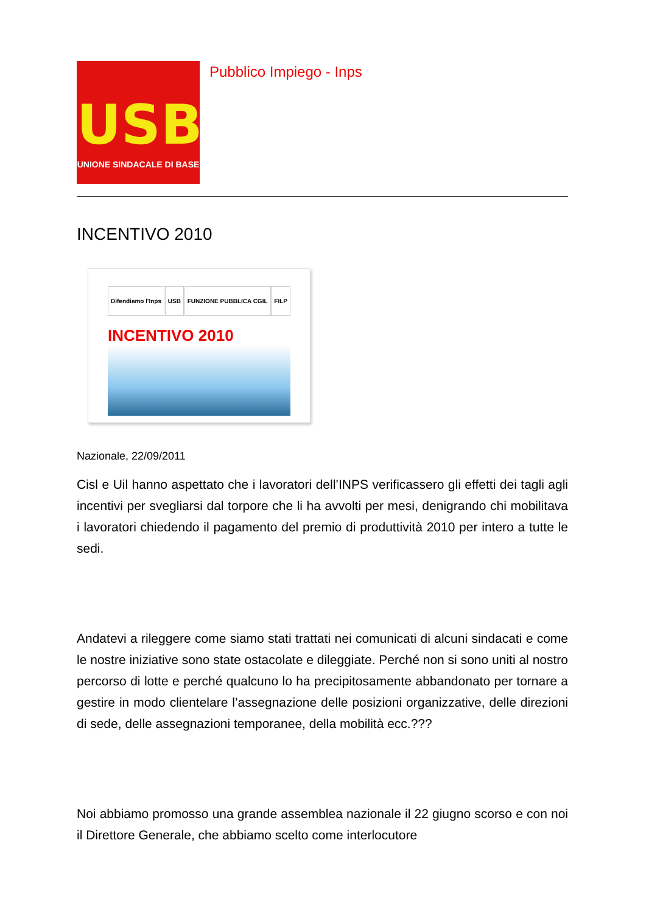USB
UNIONE SINDACALE DI BASE
Pubblico Impiego - Inps
INCENTIVO 2010
Difendiamo l'Inps USB FUNZIONE PUBBLICA CGIL FILP
INCENTIVO 2010
Nazionale, 22/09/2011
Cisl e Uil hanno aspettato che i lavoratori dell’INPS verificassero gli effetti dei tagli agli incentivi per svegliarsi dal torpore che li ha avvolti per mesi, denigrando chi mobilitava i lavoratori chiedendo il pagamento del premio di produttività 2010 per intero a tutte le sedi.
Andatevi a rileggere come siamo stati trattati nei comunicati di alcuni sindacati e come le nostre iniziative sono state ostacolate e dileggiate. Perché non si sono uniti al nostro percorso di lotte e perché qualcuno lo ha precipitosamente abbandonato per tornare a gestire in modo clientelare l’assegnazione delle posizioni organizzative, delle direzioni di sede, delle assegnazioni temporanee, della mobilità ecc.???
Noi abbiamo promosso una grande assemblea nazionale il 22 giugno scorso e con noi il Direttore Generale, che abbiamo scelto come interlocutore